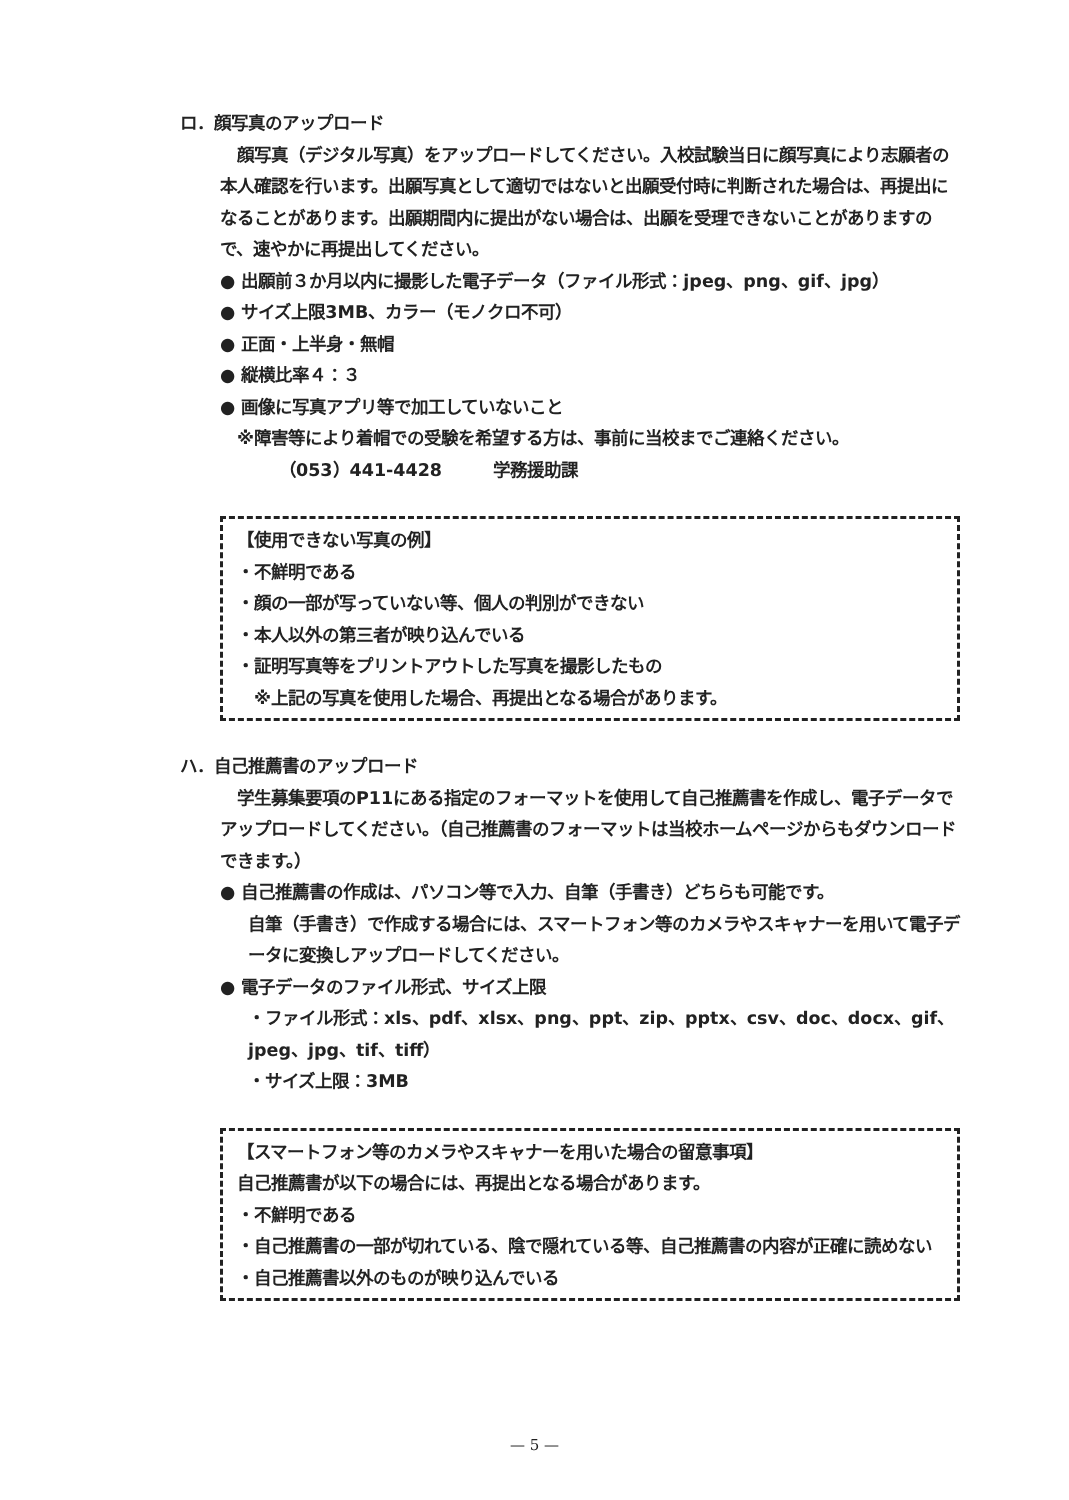ロ．顔写真のアップロード
　顔写真（デジタル写真）をアップロードしてください。入校試験当日に顔写真により志願者の本人確認を行います。出願写真として適切ではないと出願受付時に判断された場合は、再提出になることがあります。出願期間内に提出がない場合は、出願を受理できないことがありますので、速やかに再提出してください。
● 出願前３か月以内に撮影した電子データ（ファイル形式：jpeg、png、gif、jpg）
● サイズ上限3MB、カラー（モノクロ不可）
● 正面・上半身・無帽
● 縦横比率４：３
● 画像に写真アプリ等で加工していないこと
　※障害等により着帽での受験を希望する方は、事前に当校までご連絡ください。
　　　　（053）441-4428　　　学務援助課
【使用できない写真の例】
・不鮮明である
・顔の一部が写っていない等、個人の判別ができない
・本人以外の第三者が映り込んでいる
・証明写真等をプリントアウトした写真を撮影したもの
　※上記の写真を使用した場合、再提出となる場合があります。
ハ．自己推薦書のアップロード
　学生募集要項のP11にある指定のフォーマットを使用して自己推薦書を作成し、電子データでアップロードしてください。（自己推薦書のフォーマットは当校ホームページからもダウンロードできます。）
● 自己推薦書の作成は、パソコン等で入力、自筆（手書き）どちらも可能です。
自筆（手書き）で作成する場合には、スマートフォン等のカメラやスキャナーを用いて電子データに変換しアップロードしてください。
● 電子データのファイル形式、サイズ上限
・ファイル形式：xls、pdf、xlsx、png、ppt、zip、pptx、csv、doc、docx、gif、jpeg、jpg、tif、tiff）
・サイズ上限：3MB
【スマートフォン等のカメラやスキャナーを用いた場合の留意事項】
自己推薦書が以下の場合には、再提出となる場合があります。
・不鮮明である
・自己推薦書の一部が切れている、陰で隠れている等、自己推薦書の内容が正確に読めない
・自己推薦書以外のものが映り込んでいる
— 5 —